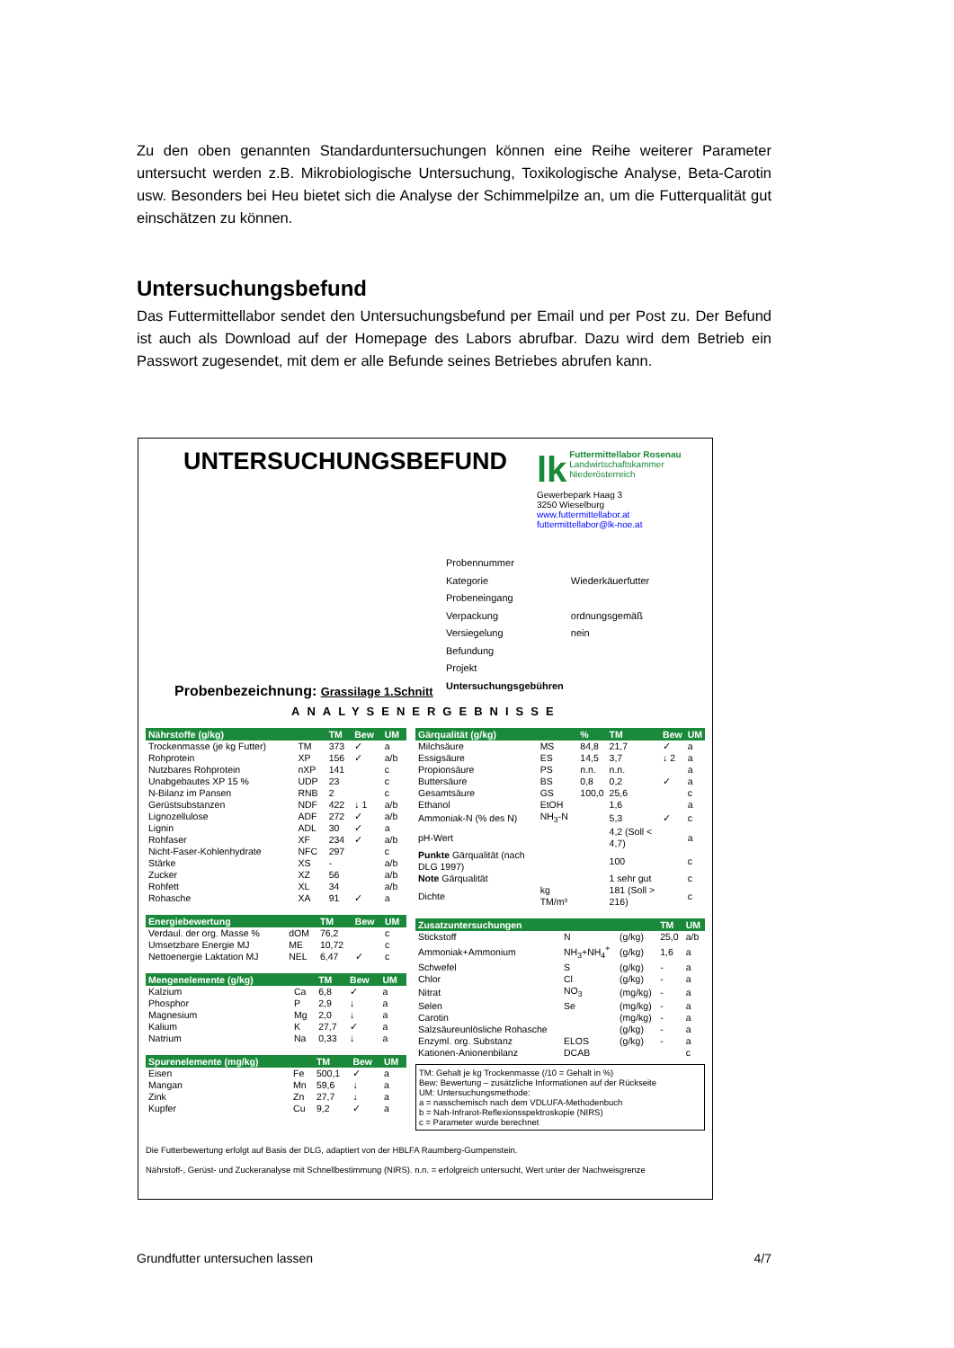Zu den oben genannten Standarduntersuchungen können eine Reihe weiterer Parameter untersucht werden z.B. Mikrobiologische Untersuchung, Toxikologische Analyse, Beta-Carotin usw. Besonders bei Heu bietet sich die Analyse der Schimmelpilze an, um die Futterqualität gut einschätzen zu können.
Untersuchungsbefund
Das Futtermittellabor sendet den Untersuchungsbefund per Email und per Post zu. Der Befund ist auch als Download auf der Homepage des Labors abrufbar. Dazu wird dem Betrieb ein Passwort zugesendet, mit dem er alle Befunde seines Betriebes abrufen kann.
UNTERSUCHUNGSBEFUND
lk Futtermittellabor Rosenau
Landwirtschaftskammer
Niederösterreich
Gewerbepark Haag 3
3250 Wieselburg
www.futtermittellabor.at
futtermittellabor@lk-noe.at
| Probennummer | |
| Kategorie | Wiederkäuerfutter |
| Probeneingang | |
| Verpackung | ordnungsgemäß |
| Versiegelung | nein |
| Befundung | |
| Projekt | |
| Untersuchungsgebühren | |
Probenbezeichnung: Grassilage 1.Schnitt
ANALYSENERGEBNISSE
| Nährstoffe (g/kg) | | TM | Bew | UM |
| --- | --- | --- | --- | --- |
| Trockenmasse (je kg Futter) | TM | 373 | ✓ | a |
| Rohprotein | XP | 156 | ✓ | a/b |
| Nutzbares Rohprotein | nXP | 141 | | c |
| Unabgebautes XP 15 % | UDP | 23 | | c |
| N-Bilanz im Pansen | RNB | 2 | | c |
| Gerüstsubstanzen | NDF | 422 | ↓ 1 | a/b |
| Lignozellulose | ADF | 272 | ✓ | a/b |
| Lignin | ADL | 30 | ✓ | a |
| Rohfaser | XF | 234 | ✓ | a/b |
| Nicht-Faser-Kohlenhydrate | NFC | 297 | | c |
| Stärke | XS | - | | a/b |
| Zucker | XZ | 56 | | a/b |
| Rohfett | XL | 34 | | a/b |
| Rohasche | XA | 91 | ✓ | a |
| Energiebewertung | | TM | Bew | UM |
| --- | --- | --- | --- | --- |
| Verdaul. der org. Masse % | dOM | 76,2 | | c |
| Umsetzbare Energie MJ | ME | 10,72 | | c |
| Nettoenergie Laktation MJ | NEL | 6,47 | ✓ | c |
| Mengenelemente (g/kg) | | TM | Bew | UM |
| --- | --- | --- | --- | --- |
| Kalzium | Ca | 6,8 | ✓ | a |
| Phosphor | P | 2,9 | ↓ | a |
| Magnesium | Mg | 2,0 | ↓ | a |
| Kalium | K | 27,7 | ✓ | a |
| Natrium | Na | 0,33 | ↓ | a |
| Spurenelemente (mg/kg) | | TM | Bew | UM |
| --- | --- | --- | --- | --- |
| Eisen | Fe | 500,1 | ✓ | a |
| Mangan | Mn | 59,6 | ↓ | a |
| Zink | Zn | 27,7 | ↓ | a |
| Kupfer | Cu | 9,2 | ✓ | a |
| Gärqualität (g/kg) | | % | TM | Bew | UM |
| --- | --- | --- | --- | --- | --- |
| Milchsäure | MS | 84,8 | 21,7 | ✓ | a |
| Essigsäure | ES | 14,5 | 3,7 | ↓ 2 | a |
| Propionsäure | PS | n.n. | n.n. | | a |
| Buttersäure | BS | 0,8 | 0,2 | ✓ | a |
| Gesamtsäure | GS | 100,0 | 25,6 | | c |
| Ethanol | EtOH | | 1,6 | | a |
| Ammoniak-N (% des N) | NH<sub>3</sub>-N | | 5,3 | ✓ | c |
| pH-Wert | | | 4,2 (Soll < 4,7) | | a |
| Punkte Gärqualität (nach DLG 1997) | | | 100 | | c |
| Note Gärqualität | | | 1 sehr gut | | c |
| Dichte | kg TM/m³ | | 181 (Soll > 216) | | c |
| Zusatzuntersuchungen | | | TM | UM |
| --- | --- | --- | --- | --- |
| Stickstoff | N | (g/kg) | 25,0 | a/b |
| Ammoniak+Ammonium | NH<sub>3</sub>+NH<sub>4</sub><sup>+</sup> | (g/kg) | 1,6 | a |
| Schwefel | S | (g/kg) | - | a |
| Chlor | Cl | (g/kg) | - | a |
| Nitrat | NO<sub>3</sub> | (mg/kg) | - | a |
| Selen | Se | (mg/kg) | - | a |
| Carotin | | (mg/kg) | - | a |
| Salzsäureunlösliche Rohasche | | (g/kg) | - | a |
| Enzyml. org. Substanz | ELOS | (g/kg) | - | a |
| Kationen-Anionenbilanz | DCAB | | | c |
TM: Gehalt je kg Trockenmasse (/10 = Gehalt in %)
Bew: Bewertung – zusätzliche Informationen auf der Rückseite
UM: Untersuchungsmethode:
a = nasschemisch nach dem VDLUFA-Methodenbuch
b = Nah-Infrarot-Reflexionsspektroskopie (NIRS)
c = Parameter wurde berechnet
Die Futterbewertung erfolgt auf Basis der DLG, adaptiert von der HBLFA Raumberg-Gumpenstein.
Nährstoff-, Gerüst- und Zuckeranalyse mit Schnellbestimmung (NIRS). n.n. = erfolgreich untersucht, Wert unter der Nachweisgrenze
Grundfutter untersuchen lassen 4/7